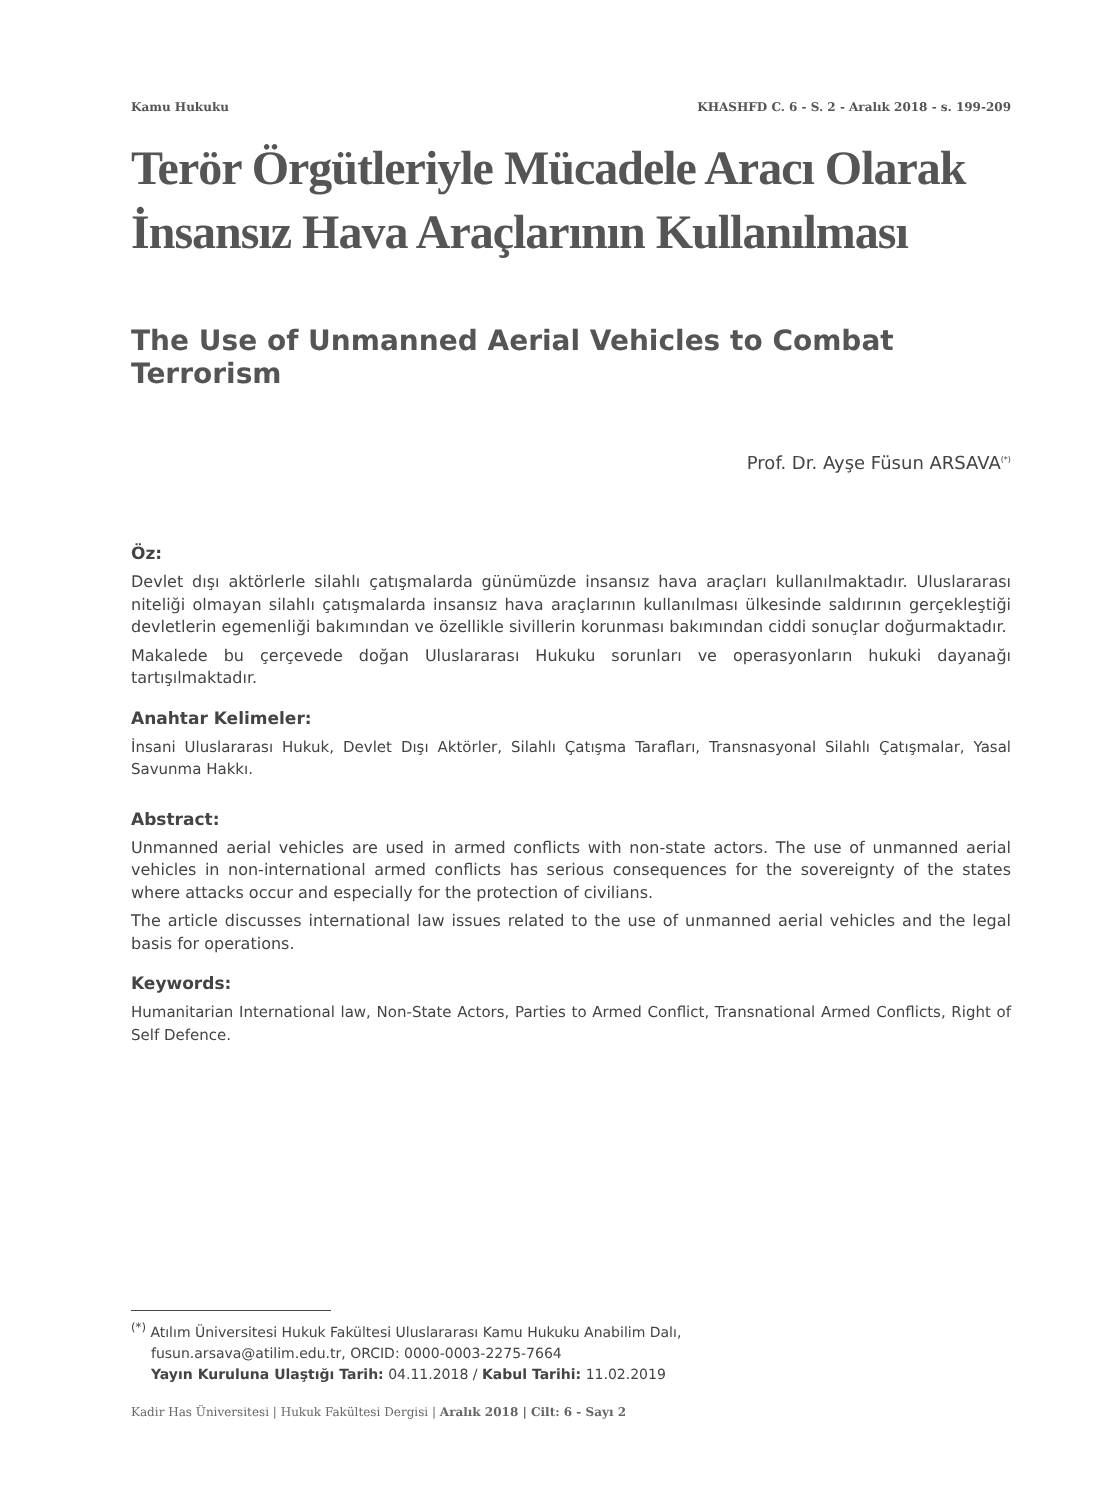Kamu Hukuku KHASHFD C. 6 - S. 2 - Aralık 2018 - s. 199-209
Terör Örgütleriyle Mücadele Aracı Olarak İnsansız Hava Araçlarının Kullanılması
The Use of Unmanned Aerial Vehicles to Combat Terrorism
Prof. Dr. Ayşe Füsun ARSAVA<sup>(*)</sup>
Öz:
Devlet dışı aktörlerle silahlı çatışmalarda günümüzde insansız hava araçları kullanılmaktadır. Uluslararası niteliği olmayan silahlı çatışmalarda insansız hava araçlarının kullanılması ülkesinde saldırının gerçekleştiği devletlerin egemenliği bakımından ve özellikle sivillerin korunması bakımından ciddi sonuçlar doğurmaktadır.
Makalede bu çerçevede doğan Uluslararası Hukuku sorunları ve operasyonların hukuki dayanağı tartışılmaktadır.
Anahtar Kelimeler:
İnsani Uluslararası Hukuk, Devlet Dışı Aktörler, Silahlı Çatışma Tarafları, Transnasyonal Silahlı Çatışmalar, Yasal Savunma Hakkı.
Abstract:
Unmanned aerial vehicles are used in armed conflicts with non-state actors. The use of unmanned aerial vehicles in non-international armed conflicts has serious consequences for the sovereignty of the states where attacks occur and especially for the protection of civilians.
The article discusses international law issues related to the use of unmanned aerial vehicles and the legal basis for operations.
Keywords:
Humanitarian International law, Non-State Actors, Parties to Armed Conflict, Transnational Armed Conflicts, Right of Self Defence.
<sup>(*)</sup> Atılım Üniversitesi Hukuk Fakültesi Uluslararası Kamu Hukuku Anabilim Dalı,
fusun.arsava@atilim.edu.tr, ORCID: 0000-0003-2275-7664
Yayın Kuruluna Ulaştığı Tarih: 04.11.2018 / Kabul Tarihi: 11.02.2019
Kadir Has Üniversitesi | Hukuk Fakültesi Dergisi | Aralık 2018 | Cilt: 6 - Sayı 2